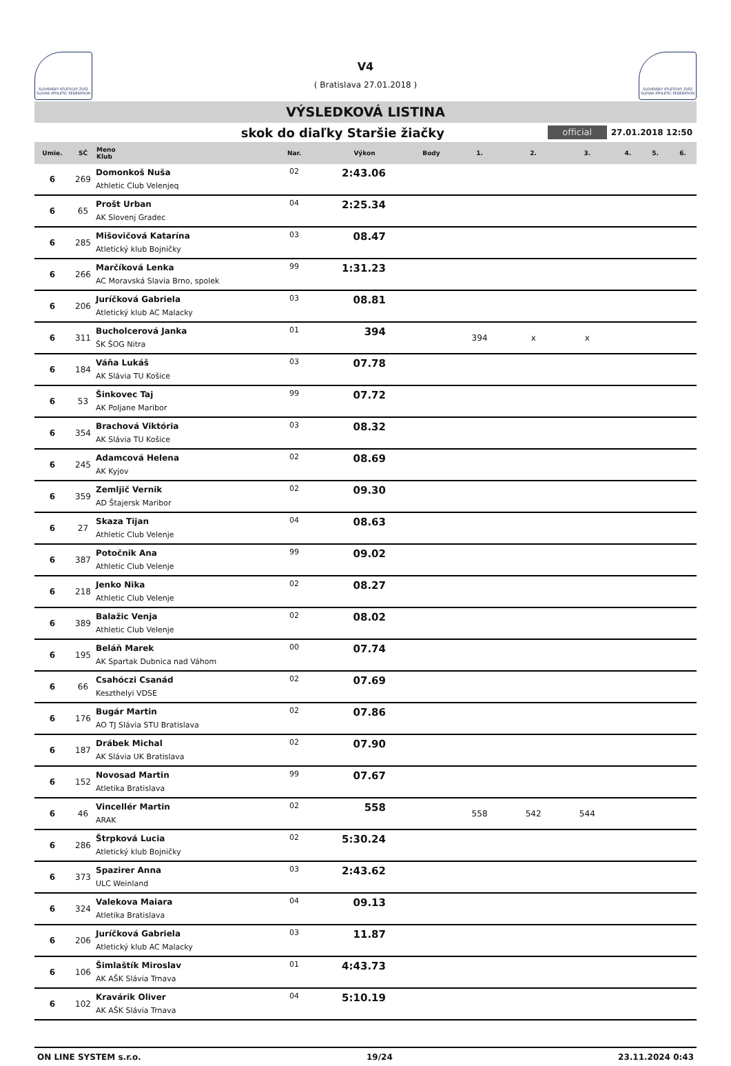SLOVENSKÝ ATLETICKÝ ZVÄZ SLOVAK ATHLETIC FEDERATION
V4
( Bratislava 27.01.2018 )
SLOVENSKÝ ATLETICKÝ ZVÄZ SLOVAK ATHLETIC FEDERATION
VÝSLEDKOVÁ LISTINA
skok do diaľky Staršie žiačky
official
27.01.2018 12:50
| Umie. | SČ | Meno Klub | Nar. | Výkon | Body | 1. | 2. | 3. | 4. | 5. | 6. |
| --- | --- | --- | --- | --- | --- | --- | --- | --- | --- | --- | --- |
| 6 | 269 | Domonkoš Nuša Athletic Club Velenjeq | 02 | 2:43.06 | | | | | | | |
| 6 | 65 | Prošt Urban AK Slovenj Gradec | 04 | 2:25.34 | | | | | | | |
| 6 | 285 | Mišovičová Katarína Atletický klub Bojničky | 03 | 08.47 | | | | | | | |
| 6 | 266 | Marčíková Lenka AC Moravská Slavia Brno, spolek | 99 | 1:31.23 | | | | | | | |
| 6 | 206 | Juríčková Gabriela Atletický klub AC Malacky | 03 | 08.81 | | | | | | | |
| 6 | 311 | Bucholcerová Janka ŠK ŠOG Nitra | 01 | 394 | | 394 | x | x | | | |
| 6 | 184 | Váňa Lukáš AK Slávia TU Košice | 03 | 07.78 | | | | | | | |
| 6 | 53 | Šinkovec Taj AK Poljane Maribor | 99 | 07.72 | | | | | | | |
| 6 | 354 | Brachová Viktória AK Slávia TU Košice | 03 | 08.32 | | | | | | | |
| 6 | 245 | Adamcová Helena AK Kyjov | 02 | 08.69 | | | | | | | |
| 6 | 359 | Zemljič Vernik AD Štajersk Maribor | 02 | 09.30 | | | | | | | |
| 6 | 27 | Skaza Tijan Athletic Club Velenje | 04 | 08.63 | | | | | | | |
| 6 | 387 | Potočnik Ana Athletic Club Velenje | 99 | 09.02 | | | | | | | |
| 6 | 218 | Jenko Nika Athletic Club Velenje | 02 | 08.27 | | | | | | | |
| 6 | 389 | Balažic Venja Athletic Club Velenje | 02 | 08.02 | | | | | | | |
| 6 | 195 | Beláň Marek AK Spartak Dubnica nad Váhom | 00 | 07.74 | | | | | | | |
| 6 | 66 | Csahóczi Csanád Keszthelyi VDSE | 02 | 07.69 | | | | | | | |
| 6 | 176 | Bugár Martin AO TJ Slávia STU Bratislava | 02 | 07.86 | | | | | | | |
| 6 | 187 | Drábek Michal AK Slávia UK Bratislava | 02 | 07.90 | | | | | | | |
| 6 | 152 | Novosad Martin Atletika Bratislava | 99 | 07.67 | | | | | | | |
| 6 | 46 | Vincellér Martin ARAK | 02 | 558 | | 558 | 542 | 544 | | | |
| 6 | 286 | Štrpková Lucia Atletický klub Bojničky | 02 | 5:30.24 | | | | | | | |
| 6 | 373 | Spazirer Anna ULC Weinland | 03 | 2:43.62 | | | | | | | |
| 6 | 324 | Valekova Maiara Atletika Bratislava | 04 | 09.13 | | | | | | | |
| 6 | 206 | Juríčková Gabriela Atletický klub AC Malacky | 03 | 11.87 | | | | | | | |
| 6 | 106 | Šimlaštík Miroslav AK AŠK Slávia Trnava | 01 | 4:43.73 | | | | | | | |
| 6 | 102 | Kravárik Oliver AK AŠK Slávia Trnava | 04 | 5:10.19 | | | | | | | |
ON LINE SYSTEM s.r.o. 19/24 23.11.2024 0:43